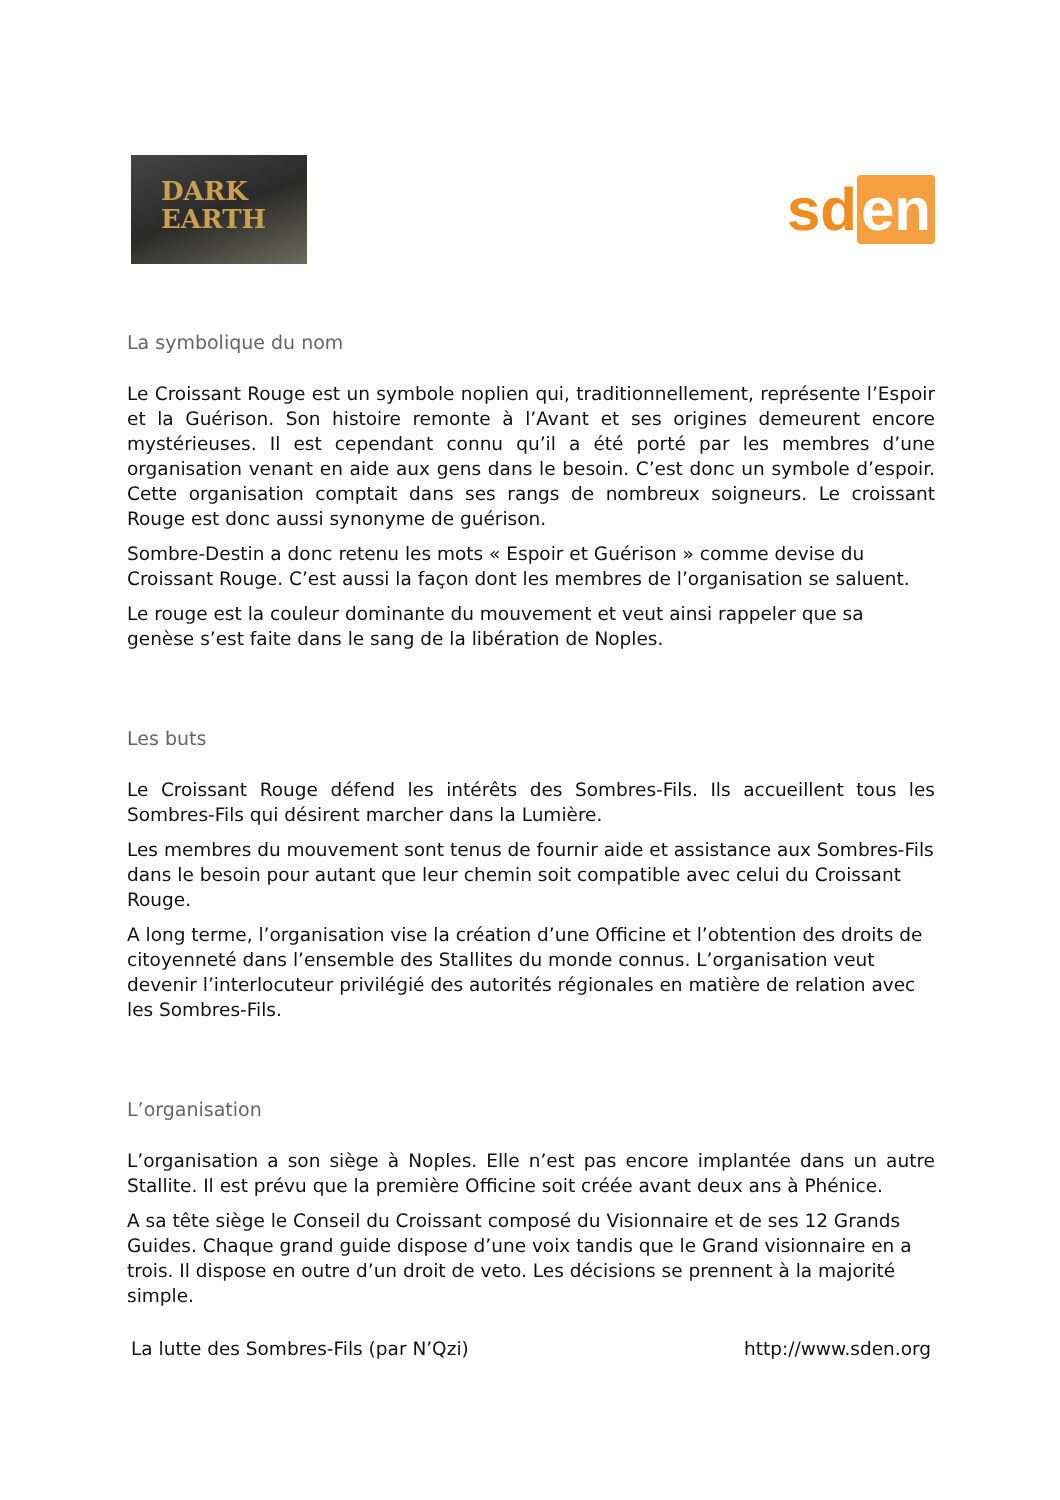DARK
EARTH
sd en
La symbolique du nom
Le Croissant Rouge est un symbole noplien qui, traditionnellement, représente l’Espoir et la Guérison. Son histoire remonte à l’Avant et ses origines demeurent encore mystérieuses. Il est cependant connu qu’il a été porté par les membres d’une organisation venant en aide aux gens dans le besoin. C’est donc un symbole d’espoir. Cette organisation comptait dans ses rangs de nombreux soigneurs. Le croissant Rouge est donc aussi synonyme de guérison.
Sombre-Destin a donc retenu les mots « Espoir et Guérison » comme devise du Croissant Rouge. C’est aussi la façon dont les membres de l’organisation se saluent.
Le rouge est la couleur dominante du mouvement et veut ainsi rappeler que sa genèse s’est faite dans le sang de la libération de Noples.
Les buts
Le Croissant Rouge défend les intérêts des Sombres-Fils. Ils accueillent tous les Sombres-Fils qui désirent marcher dans la Lumière.
Les membres du mouvement sont tenus de fournir aide et assistance aux Sombres-Fils dans le besoin pour autant que leur chemin soit compatible avec celui du Croissant Rouge.
A long terme, l’organisation vise la création d’une Officine et l’obtention des droits de citoyenneté dans l’ensemble des Stallites du monde connus. L’organisation veut devenir l’interlocuteur privilégié des autorités régionales en matière de relation avec les Sombres-Fils.
L’organisation
L’organisation a son siège à Noples. Elle n’est pas encore implantée dans un autre Stallite. Il est prévu que la première Officine soit créée avant deux ans à Phénice.
A sa tête siège le Conseil du Croissant composé du Visionnaire et de ses 12 Grands Guides. Chaque grand guide dispose d’une voix tandis que le Grand visionnaire en a trois. Il dispose en outre d’un droit de veto. Les décisions se prennent à la majorité simple.
La lutte des Sombres-Fils (par N’Qzi) http://www.sden.org